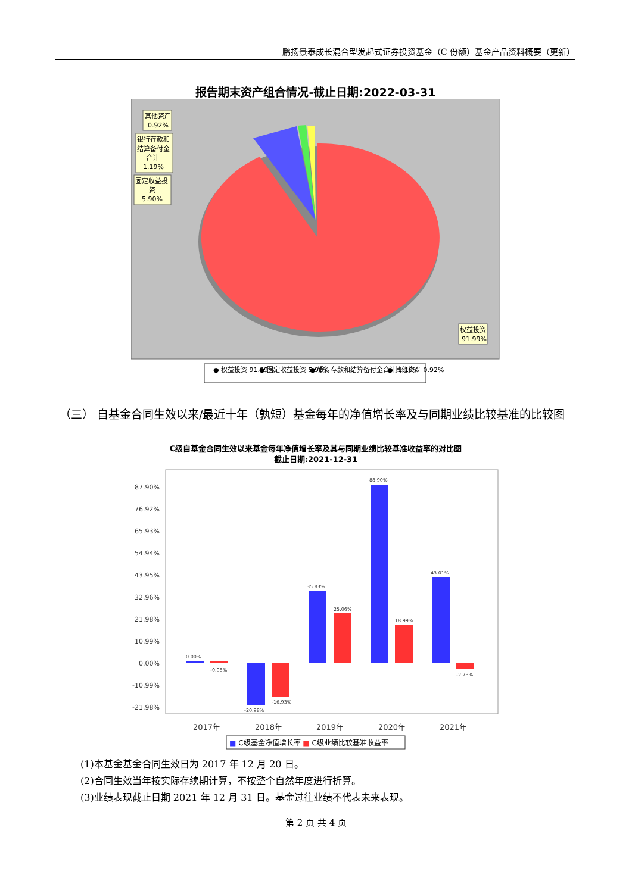鹏扬景泰成长混合型发起式证券投资基金（C 份额）基金产品资料概要（更新）
报告期末资产组合情况-截止日期:2022-03-31
其他资产
0.92%
银行存款和
结算备付金
合计
1.19%
固定收益投
资
5.90%
权益投资
91.99%
● 权益投资 91.99%
● 固定收益投资 5.90%
● 银行存款和结算备付金合计 1.19%
● 其他资产 0.92%
（三） 自基金合同生效以来/最近十年（孰短）基金每年的净值增长率及与同期业绩比较基准的比较图
C级自基金合同生效以来基金每年净值增长率及其与同期业绩比较基准收益率的对比图
截止日期:2021-12-31
87.90%
76.92%
65.93%
54.94%
43.95%
32.96%
21.98%
10.99%
0.00%
-10.99%
-21.98%
0.00%
-0.08%
-20.98%
-16.93%
35.83%
25.06%
88.90%
18.99%
43.01%
-2.73%
2017年
2018年
2019年
2020年
2021年
■ C级基金净值增长率 ■ C级业绩比较基准收益率
(1)本基金基金合同生效日为 2017 年 12 月 20 日。
(2)合同生效当年按实际存续期计算，不按整个自然年度进行折算。
(3)业绩表现截止日期 2021 年 12 月 31 日。基金过往业绩不代表未来表现。
第 2 页 共 4 页